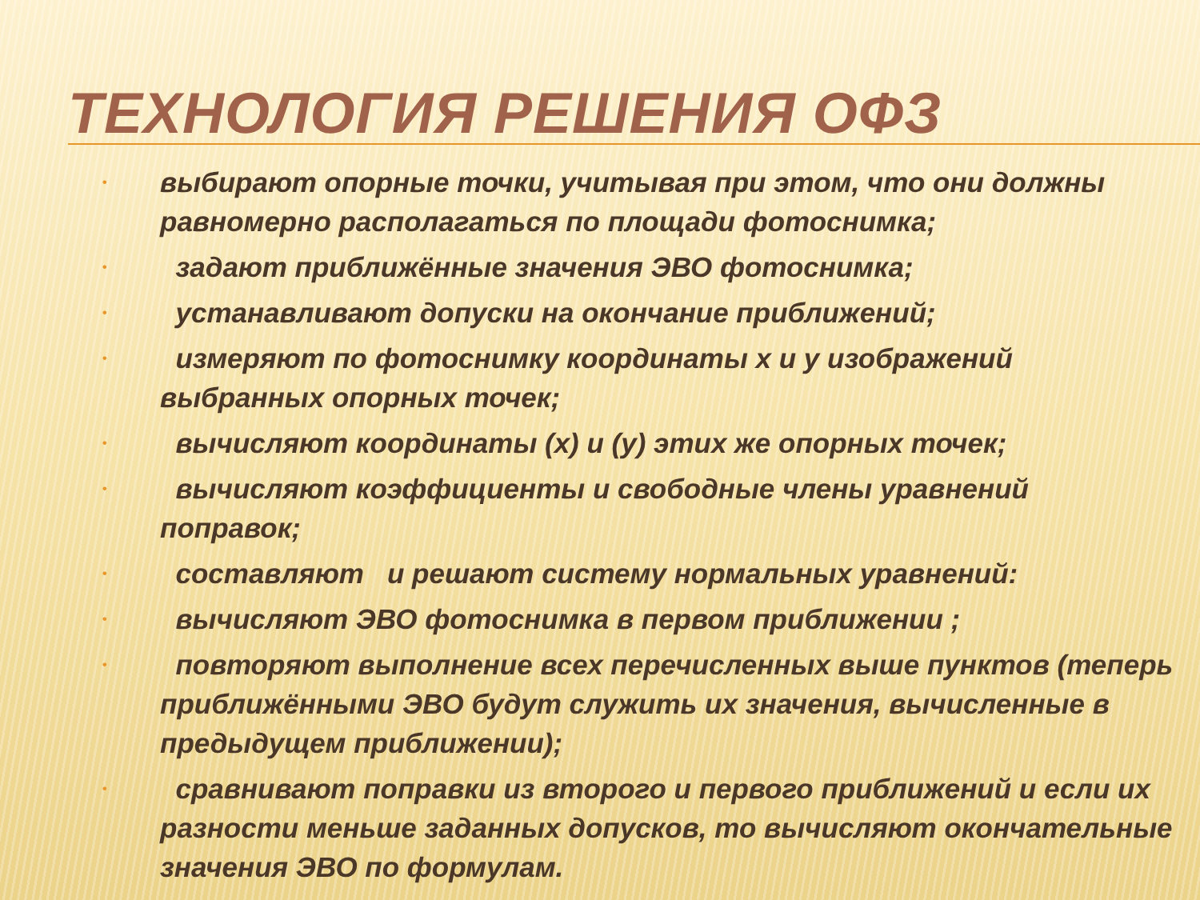ТЕХНОЛОГИЯ РЕШЕНИЯ ОФЗ
• выбирают опорные точки, учитывая при этом, что они должны равномерно располагаться по площади фотоснимка;
• задают приближённые значения ЭВО фотоснимка;
• устанавливают допуски на окончание приближений;
• измеряют по фотоснимку координаты x и y изображений выбранных опорных точек;
• вычисляют координаты (x) и (y) этих же опорных точек;
• вычисляют коэффициенты и свободные члены уравнений поправок;
• составляют и решают систему нормальных уравнений:
• вычисляют ЭВО фотоснимка в первом приближении ;
• повторяют выполнение всех перечисленных выше пунктов (теперь приближёнными ЭВО будут служить их значения, вычисленные в предыдущем приближении);
• сравнивают поправки из второго и первого приближений и если их разности меньше заданных допусков, то вычисляют окончательные значения ЭВО по формулам.